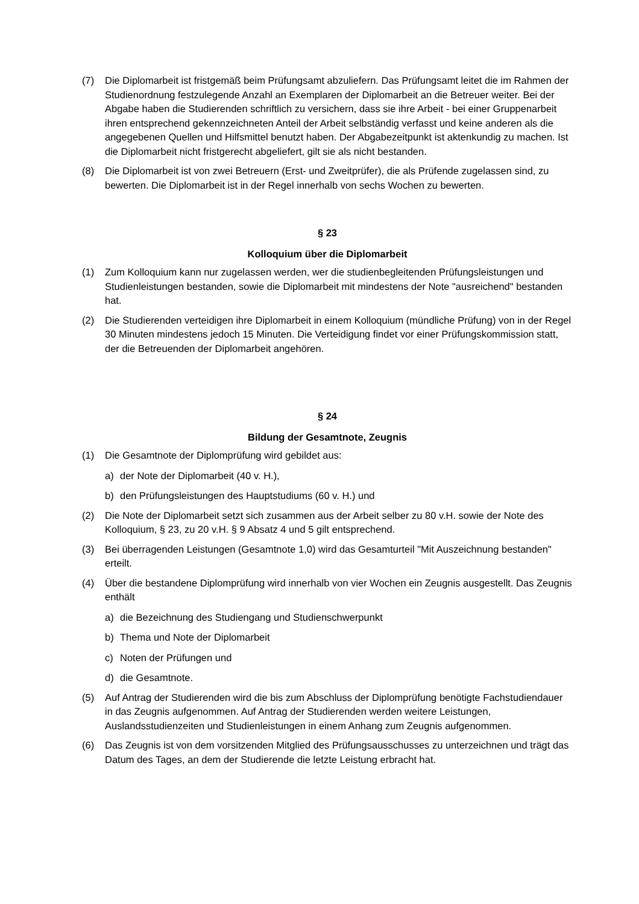(7) Die Diplomarbeit ist fristgemäß beim Prüfungsamt abzuliefern. Das Prüfungsamt leitet die im Rahmen der Studienordnung festzulegende Anzahl an Exemplaren der Diplomarbeit an die Betreuer weiter. Bei der Abgabe haben die Studierenden schriftlich zu versichern, dass sie ihre Arbeit - bei einer Gruppenarbeit ihren entsprechend gekennzeichneten Anteil der Arbeit selbständig verfasst und keine anderen als die angegebenen Quellen und Hilfsmittel benutzt haben. Der Abgabezeitpunkt ist aktenkundig zu machen. Ist die Diplomarbeit nicht fristgerecht abgeliefert, gilt sie als nicht bestanden.
(8) Die Diplomarbeit ist von zwei Betreuern (Erst- und Zweitprüfer), die als Prüfende zugelassen sind, zu bewerten. Die Diplomarbeit ist in der Regel innerhalb von sechs Wochen zu bewerten.
§ 23
Kolloquium über die Diplomarbeit
(1) Zum Kolloquium kann nur zugelassen werden, wer die studienbegleitenden Prüfungsleistungen und Studienleistungen bestanden, sowie die Diplomarbeit mit mindestens der Note "ausreichend" bestanden hat.
(2) Die Studierenden verteidigen ihre Diplomarbeit in einem Kolloquium (mündliche Prüfung) von in der Regel 30 Minuten mindestens jedoch 15 Minuten. Die Verteidigung findet vor einer Prüfungskommission statt, der die Betreuenden der Diplomarbeit angehören.
§ 24
Bildung der Gesamtnote, Zeugnis
(1) Die Gesamtnote der Diplomprüfung wird gebildet aus:
a) der Note der Diplomarbeit (40 v. H.),
b) den Prüfungsleistungen des Hauptstudiums (60 v. H.) und
(2) Die Note der Diplomarbeit setzt sich zusammen aus der Arbeit selber zu 80 v.H. sowie der Note des Kolloquium, § 23, zu 20 v.H. § 9 Absatz 4 und 5 gilt entsprechend.
(3) Bei überragenden Leistungen (Gesamtnote 1,0) wird das Gesamturteil "Mit Auszeichnung bestanden" erteilt.
(4) Über die bestandene Diplomprüfung wird innerhalb von vier Wochen ein Zeugnis ausgestellt. Das Zeugnis enthält
a) die Bezeichnung des Studiengang und Studienschwerpunkt
b) Thema und Note der Diplomarbeit
c) Noten der Prüfungen und
d) die Gesamtnote.
(5) Auf Antrag der Studierenden wird die bis zum Abschluss der Diplomprüfung benötigte Fachstudiendauer in das Zeugnis aufgenommen. Auf Antrag der Studierenden werden weitere Leistungen, Auslandsstudienzeiten und Studienleistungen in einem Anhang zum Zeugnis aufgenommen.
(6) Das Zeugnis ist von dem vorsitzenden Mitglied des Prüfungsausschusses zu unterzeichnen und trägt das Datum des Tages, an dem der Studierende die letzte Leistung erbracht hat.